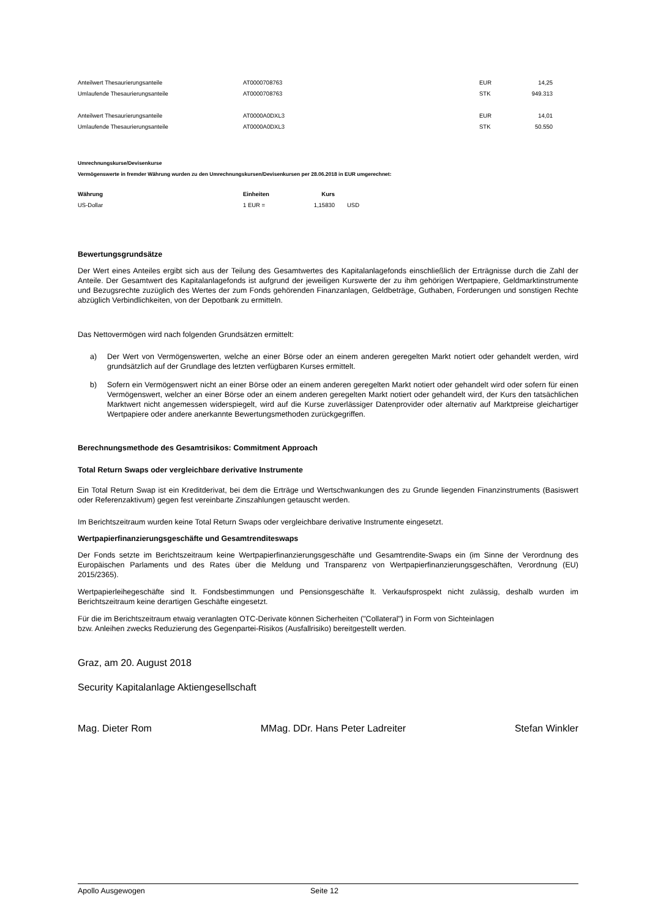| Anteilwert Thesaurierungsanteile | AT0000708763 | EUR | 14,25 |
| Umlaufende Thesaurierungsanteile | AT0000708763 | STK | 949.313 |
| Anteilwert Thesaurierungsanteile | AT0000A0DXL3 | EUR | 14,01 |
| Umlaufende Thesaurierungsanteile | AT0000A0DXL3 | STK | 50.550 |
Umrechnungskurse/Devisenkurse
Vermögenswerte in fremder Währung wurden zu den Umrechnungskursen/Devisenkursen per 28.06.2018 in EUR umgerechnet:
| Währung | Einheiten | Kurs | |
| --- | --- | --- | --- |
| US-Dollar | 1 EUR = | 1,15830 | USD |
Bewertungsgrundsätze
Der Wert eines Anteiles ergibt sich aus der Teilung des Gesamtwertes des Kapitalanlagefonds einschließlich der Erträgnisse durch die Zahl der Anteile. Der Gesamtwert des Kapitalanlagefonds ist aufgrund der jeweiligen Kurswerte der zu ihm gehörigen Wertpapiere, Geldmarktinstrumente und Bezugsrechte zuzüglich des Wertes der zum Fonds gehörenden Finanzanlagen, Geldbeträge, Guthaben, Forderungen und sonstigen Rechte abzüglich Verbindlichkeiten, von der Depotbank zu ermitteln.
Das Nettovermögen wird nach folgenden Grundsätzen ermittelt:
a) Der Wert von Vermögenswerten, welche an einer Börse oder an einem anderen geregelten Markt notiert oder gehandelt werden, wird grundsätzlich auf der Grundlage des letzten verfügbaren Kurses ermittelt.
b) Sofern ein Vermögenswert nicht an einer Börse oder an einem anderen geregelten Markt notiert oder gehandelt wird oder sofern für einen Vermögenswert, welcher an einer Börse oder an einem anderen geregelten Markt notiert oder gehandelt wird, der Kurs den tatsächlichen Marktwert nicht angemessen widerspiegelt, wird auf die Kurse zuverlässiger Datenprovider oder alternativ auf Marktpreise gleichartiger Wertpapiere oder andere anerkannte Bewertungsmethoden zurückgegriffen.
Berechnungsmethode des Gesamtrisikos: Commitment Approach
Total Return Swaps oder vergleichbare derivative Instrumente
Ein Total Return Swap ist ein Kreditderivat, bei dem die Erträge und Wertschwankungen des zu Grunde liegenden Finanzinstruments (Basiswert oder Referenzaktivum) gegen fest vereinbarte Zinszahlungen getauscht werden.
Im Berichtszeitraum wurden keine Total Return Swaps oder vergleichbare derivative Instrumente eingesetzt.
Wertpapierfinanzierungsgeschäfte und Gesamtrenditeswaps
Der Fonds setzte im Berichtszeitraum keine Wertpapierfinanzierungsgeschäfte und Gesamtrendite-Swaps ein (im Sinne der Verordnung des Europäischen Parlaments und des Rates über die Meldung und Transparenz von Wertpapierfinanzierungsgeschäften, Verordnung (EU) 2015/2365).
Wertpapierleihegeschäfte sind lt. Fondsbestimmungen und Pensionsgeschäfte lt. Verkaufsprospekt nicht zulässig, deshalb wurden im Berichtszeitraum keine derartigen Geschäfte eingesetzt.
Für die im Berichtszeitraum etwaig veranlagten OTC-Derivate können Sicherheiten ("Collateral") in Form von Sichteinlagen
bzw. Anleihen zwecks Reduzierung des Gegenpartei-Risikos (Ausfallrisiko) bereitgestellt werden.
Graz, am 20. August 2018
Security Kapitalanlage Aktiengesellschaft
Mag. Dieter Rom MMag. DDr. Hans Peter Ladreiter Stefan Winkler
Apollo Ausgewogen Seite 12